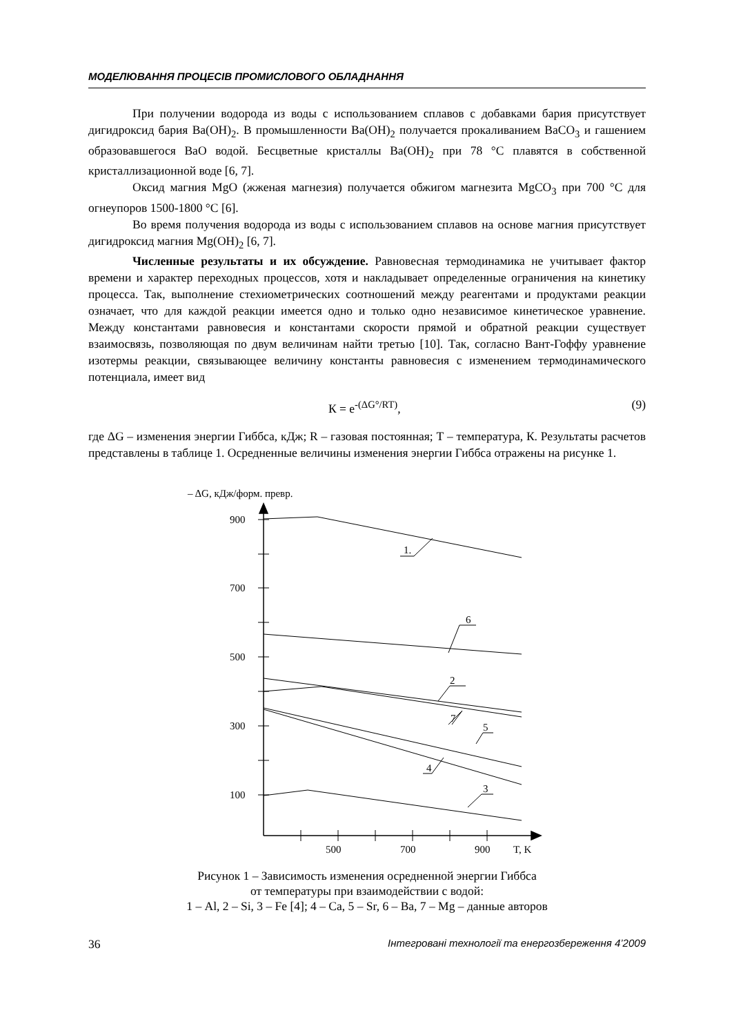МОДЕЛЮВАННЯ ПРОЦЕСІВ ПРОМИСЛОВОГО ОБЛАДНАННЯ
При получении водорода из воды с использованием сплавов с добавками бария присутствует дигидроксид бария Ba(OH)<sub>2</sub>. В промышленности Ba(OH)<sub>2</sub> получается прокаливанием BaCO<sub>3</sub> и гашением образовавшегося BaO водой. Бесцветные кристаллы Ba(OH)<sub>2</sub> при 78 °С плавятся в собственной кристаллизационной воде [6, 7].
Оксид магния MgO (жженая магнезия) получается обжигом магнезита MgCO<sub>3</sub> при 700 °С для огнеупоров 1500-1800 °С [6].
Во время получения водорода из воды с использованием сплавов на основе магния присутствует дигидроксид магния Mg(OH)<sub>2</sub> [6, 7].
Численные результаты и их обсуждение. Равновесная термодинамика не учитывает фактор времени и характер переходных процессов, хотя и накладывает определенные ограничения на кинетику процесса. Так, выполнение стехиометрических соотношений между реагентами и продуктами реакции означает, что для каждой реакции имеется одно и только одно независимое кинетическое уравнение. Между константами равновесия и константами скорости прямой и обратной реакции существует взаимосвязь, позволяющая по двум величинам найти третью [10]. Так, согласно Вант-Гоффу уравнение изотермы реакции, связывающее величину константы равновесия с изменением термодинамического потенциала, имеет вид
К = e<sup>-(ΔG°/RT)</sup>, (9)
где ΔG – изменения энергии Гиббса, кДж; R – газовая постоянная; Т – температура, К. Результаты расчетов представлены в таблице 1. Осредненные величины изменения энергии Гиббса отражены на рисунке 1.
– ΔG, кДж/форм. превр.
900
700
500
300
100
500
700
900
T, K
1.
6
2
7
5
4
3
Рисунок 1 – Зависимость изменения осредненной энергии Гиббса
от температуры при взаимодействии с водой:
1 – Al, 2 – Si, 3 – Fe [4]; 4 – Ca, 5 – Sr, 6 – Ba, 7 – Mg – данные авторов
36 Інтегровані технології та енергозбереження 4’2009